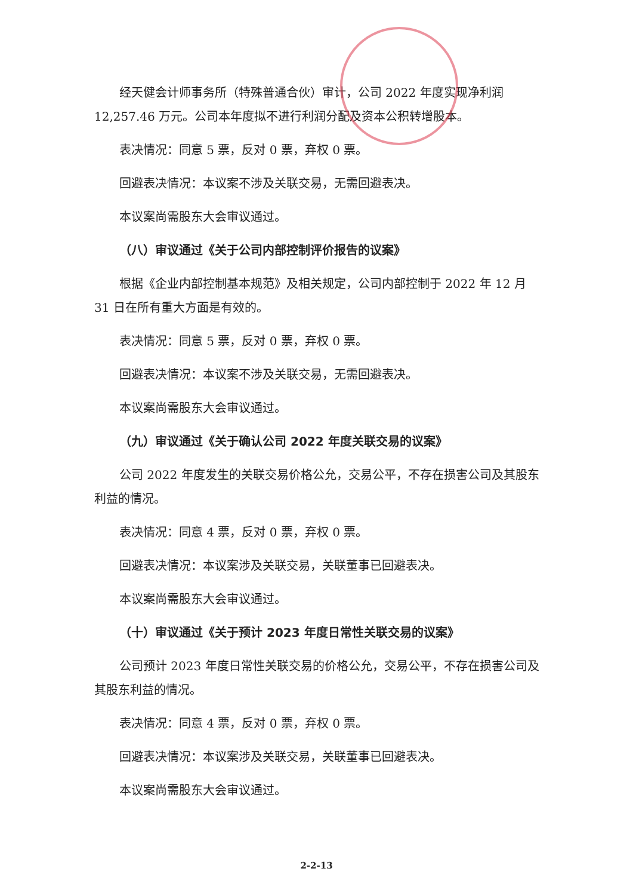经天健会计师事务所（特殊普通合伙）审计，公司 2022 年度实现净利润 12,257.46 万元。公司本年度拟不进行利润分配及资本公积转增股本。
表决情况：同意 5 票，反对 0 票，弃权 0 票。
回避表决情况：本议案不涉及关联交易，无需回避表决。
本议案尚需股东大会审议通过。
（八）审议通过《关于公司内部控制评价报告的议案》
根据《企业内部控制基本规范》及相关规定，公司内部控制于 2022 年 12 月 31 日在所有重大方面是有效的。
表决情况：同意 5 票，反对 0 票，弃权 0 票。
回避表决情况：本议案不涉及关联交易，无需回避表决。
本议案尚需股东大会审议通过。
（九）审议通过《关于确认公司 2022 年度关联交易的议案》
公司 2022 年度发生的关联交易价格公允，交易公平，不存在损害公司及其股东利益的情况。
表决情况：同意 4 票，反对 0 票，弃权 0 票。
回避表决情况：本议案涉及关联交易，关联董事已回避表决。
本议案尚需股东大会审议通过。
（十）审议通过《关于预计 2023 年度日常性关联交易的议案》
公司预计 2023 年度日常性关联交易的价格公允，交易公平，不存在损害公司及其股东利益的情况。
表决情况：同意 4 票，反对 0 票，弃权 0 票。
回避表决情况：本议案涉及关联交易，关联董事已回避表决。
本议案尚需股东大会审议通过。
2-2-13